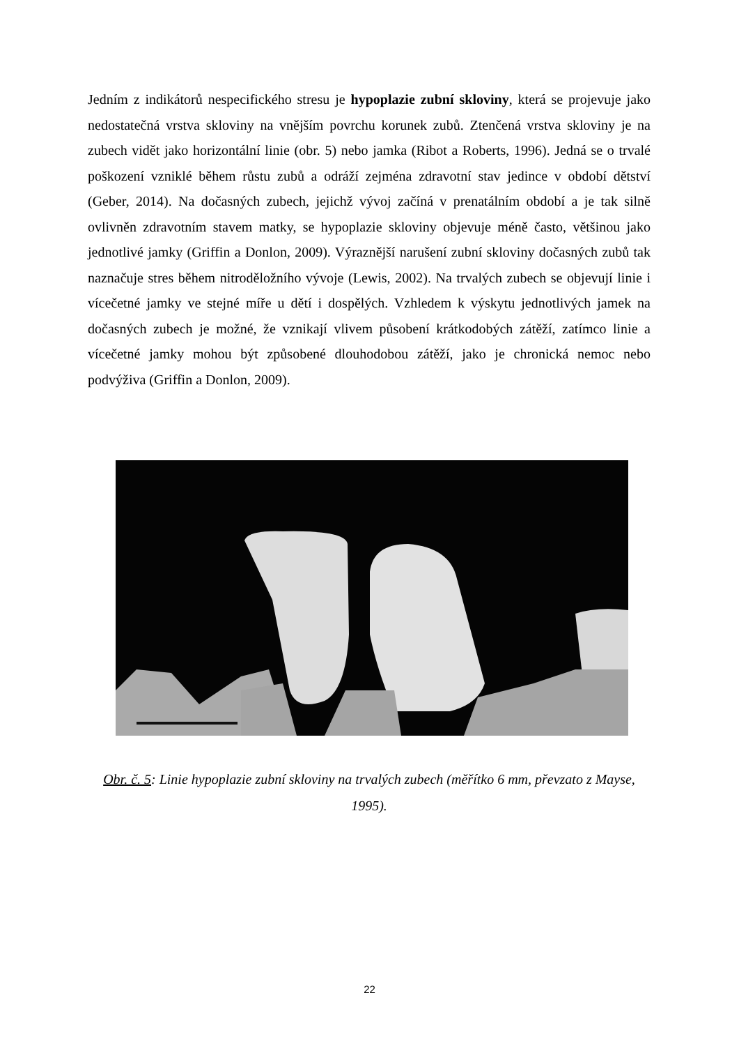Jedním z indikátorů nespecifického stresu je hypoplazie zubní skloviny, která se projevuje jako nedostatečná vrstva skloviny na vnějším povrchu korunek zubů. Ztenčená vrstva skloviny je na zubech vidět jako horizontální linie (obr. 5) nebo jamka (Ribot a Roberts, 1996). Jedná se o trvalé poškození vzniklé během růstu zubů a odráží zejména zdravotní stav jedince v období dětství (Geber, 2014). Na dočasných zubech, jejichž vývoj začíná v prenatálním období a je tak silně ovlivněn zdravotním stavem matky, se hypoplazie skloviny objevuje méně často, většinou jako jednotlivé jamky (Griffin a Donlon, 2009). Výraznější narušení zubní skloviny dočasných zubů tak naznačuje stres během nitroděložního vývoje (Lewis, 2002). Na trvalých zubech se objevují linie i vícečetné jamky ve stejné míře u dětí i dospělých. Vzhledem k výskytu jednotlivých jamek na dočasných zubech je možné, že vznikají vlivem působení krátkodobých zátěží, zatímco linie a vícečetné jamky mohou být způsobené dlouhodobou zátěží, jako je chronická nemoc nebo podvýživa (Griffin a Donlon, 2009).
Obr. č. 5: Linie hypoplazie zubní skloviny na trvalých zubech (měřítko 6 mm, převzato z Mayse, 1995).
22